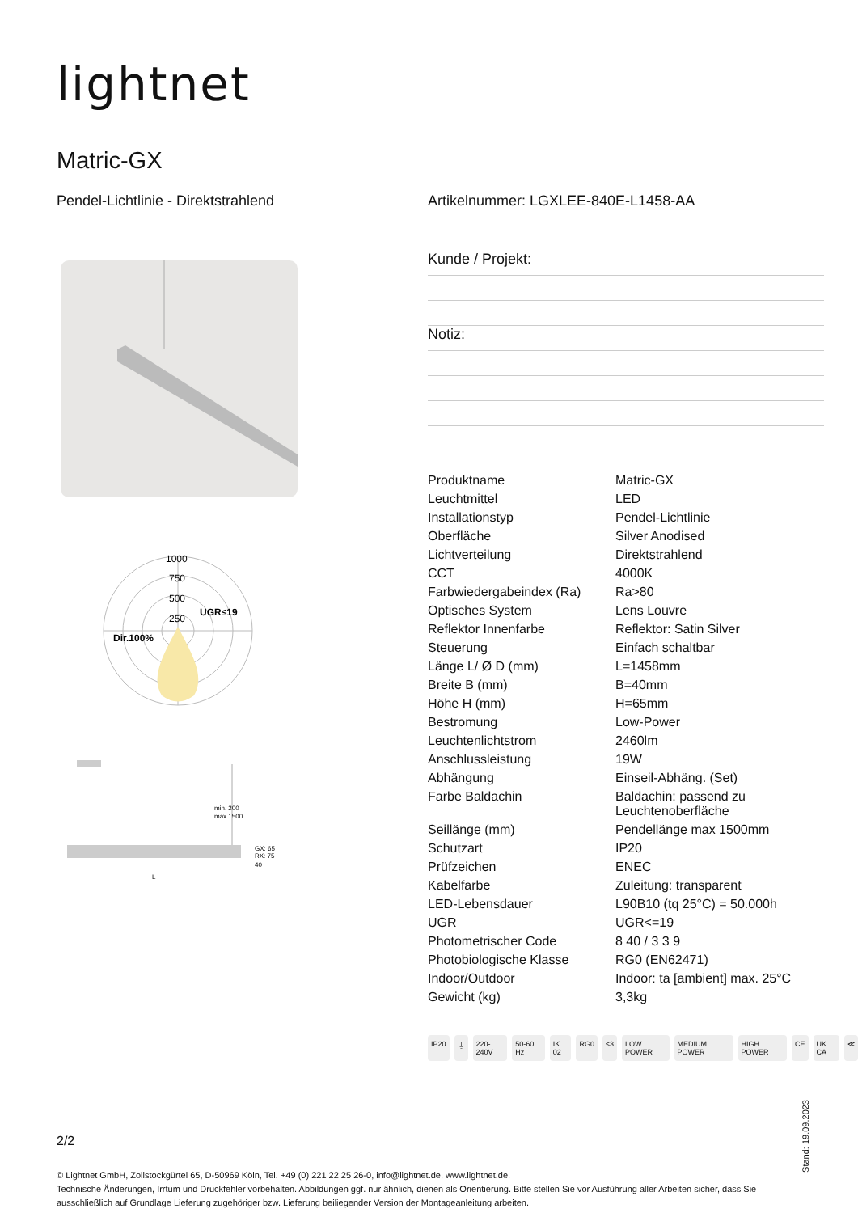lightnet
Matric-GX
Pendel-Lichtlinie - Direktstrahlend
Artikelnummer: LGXLEE-840E-L1458-AA
Kunde / Projekt:
Notiz:
1000
750
500
250
UGR≤19
Dir.100%
min. 200
max.1500
GX: 65
RX: 75
40
L
| Produktname | Matric-GX |
| Leuchtmittel | LED |
| Installationstyp | Pendel-Lichtlinie |
| Oberfläche | Silver Anodised |
| Lichtverteilung | Direktstrahlend |
| CCT | 4000K |
| Farbwiedergabeindex (Ra) | Ra>80 |
| Optisches System | Lens Louvre |
| Reflektor Innenfarbe | Reflektor: Satin Silver |
| Steuerung | Einfach schaltbar |
| Länge L/ Ø D (mm) | L=1458mm |
| Breite B (mm) | B=40mm |
| Höhe H (mm) | H=65mm |
| Bestromung | Low-Power |
| Leuchtenlichtstrom | 2460lm |
| Anschlussleistung | 19W |
| Abhängung | Einseil-Abhäng. (Set) |
| Farbe Baldachin | Baldachin: passend zu Leuchtenoberfläche |
| Seillänge (mm) | Pendellänge max 1500mm |
| Schutzart | IP20 |
| Prüfzeichen | ENEC |
| Kabelfarbe | Zuleitung: transparent |
| LED-Lebensdauer | L90B10 (tq 25°C) = 50.000h |
| UGR | UGR<=19 |
| Photometrischer Code | 8 40 / 3 3 9 |
| Photobiologische Klasse | RG0 (EN62471) |
| Indoor/Outdoor | Indoor: ta [ambient] max. 25°C |
| Gewicht (kg) | 3,3kg |
IP20 ⏚ 220-240V 50-60 Hz IK 02 RG0 ≤3 LOW POWER MEDIUM POWER HIGH POWER CE UK CA ≪
2/2
© Lightnet GmbH, Zollstockgürtel 65, D-50969 Köln, Tel. +49 (0) 221 22 25 26-0, info@lightnet.de, www.lightnet.de.
Technische Änderungen, Irrtum und Druckfehler vorbehalten. Abbildungen ggf. nur ähnlich, dienen als Orientierung. Bitte stellen Sie vor Ausführung aller Arbeiten sicher, dass Sie ausschließlich auf Grundlage Lieferung zugehöriger bzw. Lieferung beiliegender Version der Montageanleitung arbeiten.
Stand: 19.09.2023